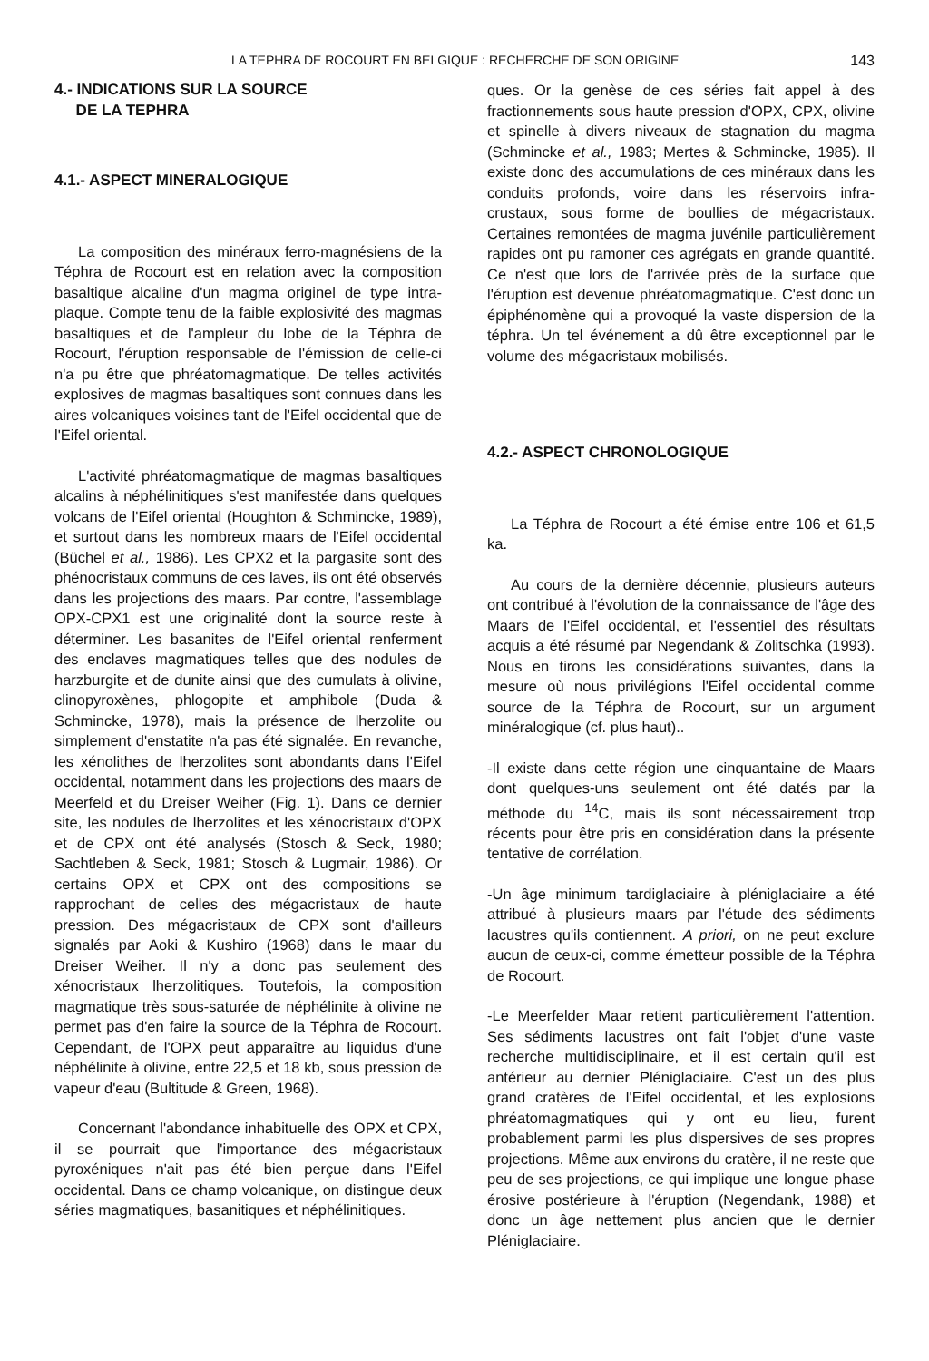LA TEPHRA DE ROCOURT EN BELGIQUE : RECHERCHE DE SON ORIGINE 143
4.- INDICATIONS SUR LA SOURCE
DE LA TEPHRA
4.1.- ASPECT MINERALOGIQUE
La composition des minéraux ferro-magnésiens de la Téphra de Rocourt est en relation avec la composition basaltique alcaline d'un magma originel de type intra-plaque. Compte tenu de la faible explosivité des magmas basaltiques et de l'ampleur du lobe de la Téphra de Rocourt, l'éruption responsable de l'émission de celle-ci n'a pu être que phréatomagmatique. De telles activités explosives de magmas basaltiques sont connues dans les aires volcaniques voisines tant de l'Eifel occidental que de l'Eifel oriental.
L'activité phréatomagmatique de magmas basaltiques alcalins à néphélinitiques s'est manifestée dans quelques volcans de l'Eifel oriental (Houghton & Schmincke, 1989), et surtout dans les nombreux maars de l'Eifel occidental (Büchel et al., 1986). Les CPX2 et la pargasite sont des phénocristaux communs de ces laves, ils ont été observés dans les projections des maars. Par contre, l'assemblage OPX-CPX1 est une originalité dont la source reste à déterminer. Les basanites de l'Eifel oriental renferment des enclaves magmatiques telles que des nodules de harzburgite et de dunite ainsi que des cumulats à olivine, clinopyroxènes, phlogopite et amphibole (Duda & Schmincke, 1978), mais la présence de lherzolite ou simplement d'enstatite n'a pas été signalée. En revanche, les xénolithes de lherzolites sont abondants dans l'Eifel occidental, notamment dans les projections des maars de Meerfeld et du Dreiser Weiher (Fig. 1). Dans ce dernier site, les nodules de lherzolites et les xénocristaux d'OPX et de CPX ont été analysés (Stosch & Seck, 1980; Sachtleben & Seck, 1981; Stosch & Lugmair, 1986). Or certains OPX et CPX ont des compositions se rapprochant de celles des mégacristaux de haute pression. Des mégacristaux de CPX sont d'ailleurs signalés par Aoki & Kushiro (1968) dans le maar du Dreiser Weiher. Il n'y a donc pas seulement des xénocristaux lherzolitiques. Toutefois, la composition magmatique très sous-saturée de néphélinite à olivine ne permet pas d'en faire la source de la Téphra de Rocourt. Cependant, de l'OPX peut apparaître au liquidus d'une néphélinite à olivine, entre 22,5 et 18 kb, sous pression de vapeur d'eau (Bultitude & Green, 1968).
Concernant l'abondance inhabituelle des OPX et CPX, il se pourrait que l'importance des mégacristaux pyroxéniques n'ait pas été bien perçue dans l'Eifel occidental. Dans ce champ volcanique, on distingue deux séries magmatiques, basanitiques et néphélinitiques.
ques. Or la genèse de ces séries fait appel à des fractionnements sous haute pression d'OPX, CPX, olivine et spinelle à divers niveaux de stagnation du magma (Schmincke et al., 1983; Mertes & Schmincke, 1985). Il existe donc des accumulations de ces minéraux dans les conduits profonds, voire dans les réservoirs infra-crustaux, sous forme de boullies de mégacristaux. Certaines remontées de magma juvénile particulièrement rapides ont pu ramoner ces agrégats en grande quantité. Ce n'est que lors de l'arrivée près de la surface que l'éruption est devenue phréatomagmatique. C'est donc un épiphénomène qui a provoqué la vaste dispersion de la téphra. Un tel événement a dû être exceptionnel par le volume des mégacristaux mobilisés.
4.2.- ASPECT CHRONOLOGIQUE
La Téphra de Rocourt a été émise entre 106 et 61,5 ka.
Au cours de la dernière décennie, plusieurs auteurs ont contribué à l'évolution de la connaissance de l'âge des Maars de l'Eifel occidental, et l'essentiel des résultats acquis a été résumé par Negendank & Zolitschka (1993). Nous en tirons les considérations suivantes, dans la mesure où nous privilégions l'Eifel occidental comme source de la Téphra de Rocourt, sur un argument minéralogique (cf. plus haut)..
-Il existe dans cette région une cinquantaine de Maars dont quelques-uns seulement ont été datés par la méthode du <sup>14</sup>C, mais ils sont nécessairement trop récents pour être pris en considération dans la présente tentative de corrélation.
-Un âge minimum tardiglaciaire à pléniglaciaire a été attribué à plusieurs maars par l'étude des sédiments lacustres qu'ils contiennent. A priori, on ne peut exclure aucun de ceux-ci, comme émetteur possible de la Téphra de Rocourt.
-Le Meerfelder Maar retient particulièrement l'attention. Ses sédiments lacustres ont fait l'objet d'une vaste recherche multidisciplinaire, et il est certain qu'il est antérieur au dernier Pléniglaciaire. C'est un des plus grand cratères de l'Eifel occidental, et les explosions phréatomagmatiques qui y ont eu lieu, furent probablement parmi les plus dispersives de ses propres projections. Même aux environs du cratère, il ne reste que peu de ses projections, ce qui implique une longue phase érosive postérieure à l'éruption (Negendank, 1988) et donc un âge nettement plus ancien que le dernier Pléniglaciaire.